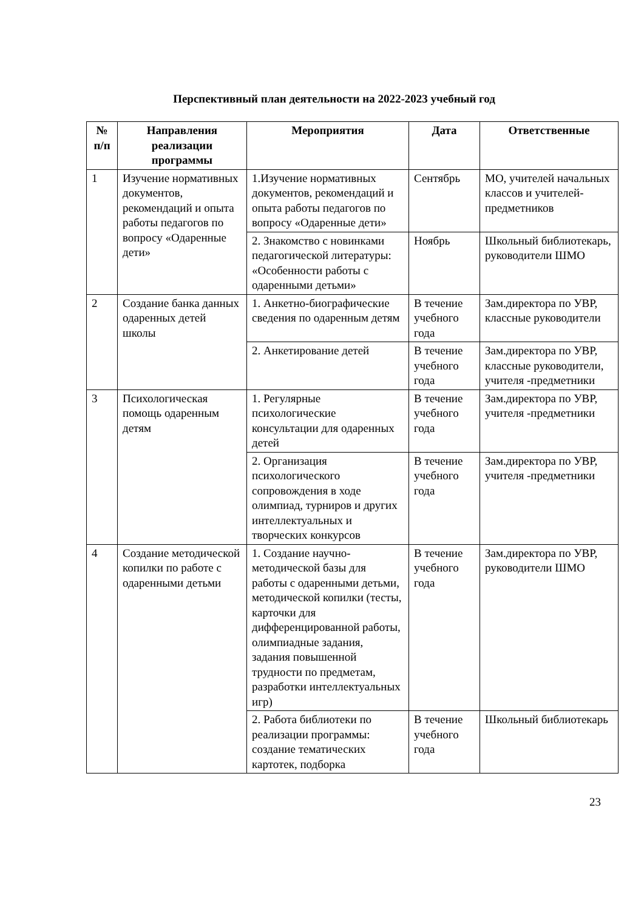Перспективный план деятельности на 2022-2023 учебный год
| № п/п | Направления реализации программы | Мероприятия | Дата | Ответственные |
| --- | --- | --- | --- | --- |
| 1 | Изучение нормативных документов, рекомендаций и опыта работы педагогов по вопросу «Одаренные дети» | 1.Изучение нормативных документов, рекомендаций и опыта работы педагогов по вопросу «Одаренные дети» | Сентябрь | МО, учителей начальных классов и учителей-предметников |
| | | 2. Знакомство с новинками педагогической литературы: «Особенности работы с одаренными детьми» | Ноябрь | Школьный библиотекарь, руководители ШМО |
| 2 | Создание банка данных одаренных детей школы | 1. Анкетно-биографические сведения по одаренным детям | В течение учебного года | Зам.директора по УВР, классные руководители |
| | | 2. Анкетирование детей | В течение учебного года | Зам.директора по УВР, классные руководители, учителя -предметники |
| 3 | Психологическая помощь одаренным детям | 1. Регулярные психологические консультации для одаренных детей | В течение учебного года | Зам.директора по УВР, учителя -предметники |
| | | 2. Организация психологического сопровождения в ходе олимпиад, турниров и других интеллектуальных и творческих конкурсов | В течение учебного года | Зам.директора по УВР, учителя -предметники |
| 4 | Создание методической копилки по работе с одаренными детьми | 1. Создание научно-методической базы для работы с одаренными детьми, методической копилки (тесты, карточки для дифференцированной работы, олимпиадные задания, задания повышенной трудности по предметам, разработки интеллектуальных игр) | В течение учебного года | Зам.директора по УВР, руководители ШМО |
| | | 2. Работа библиотеки по реализации программы: создание тематических картотек, подборка | В течение учебного года | Школьный библиотекарь |
23